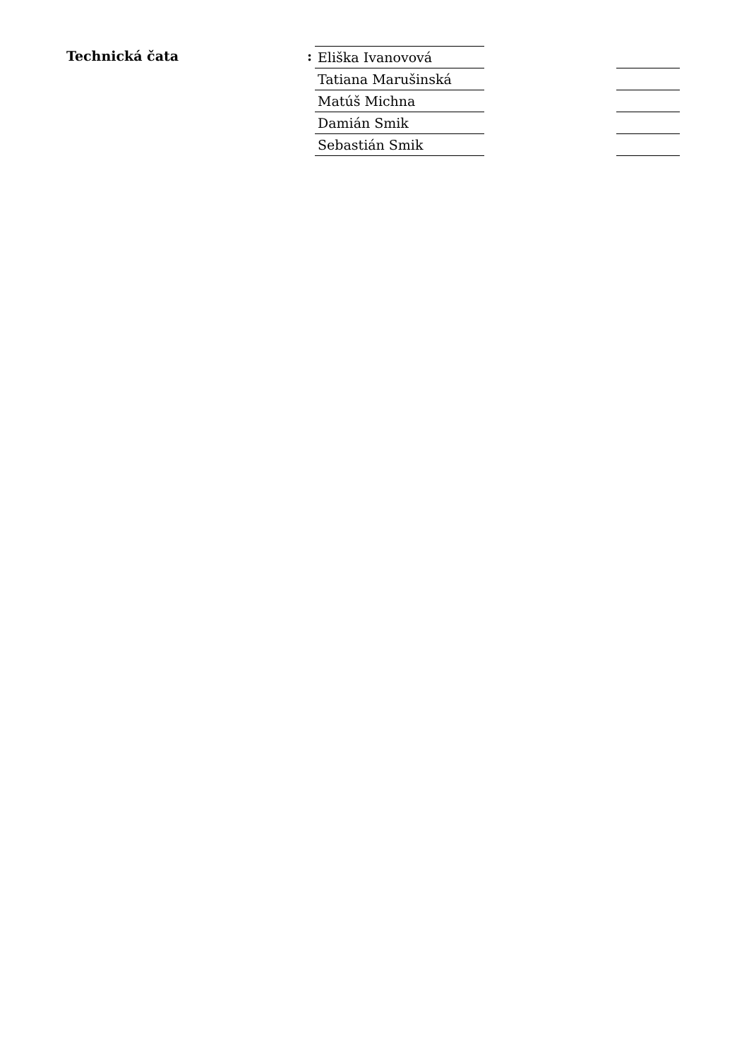Technická čata :
| Eliška Ivanovová | | |
| Tatiana Marušinská | | |
| Matúš Michna | | |
| Damián Smik | | |
| Sebastián Smik | | |